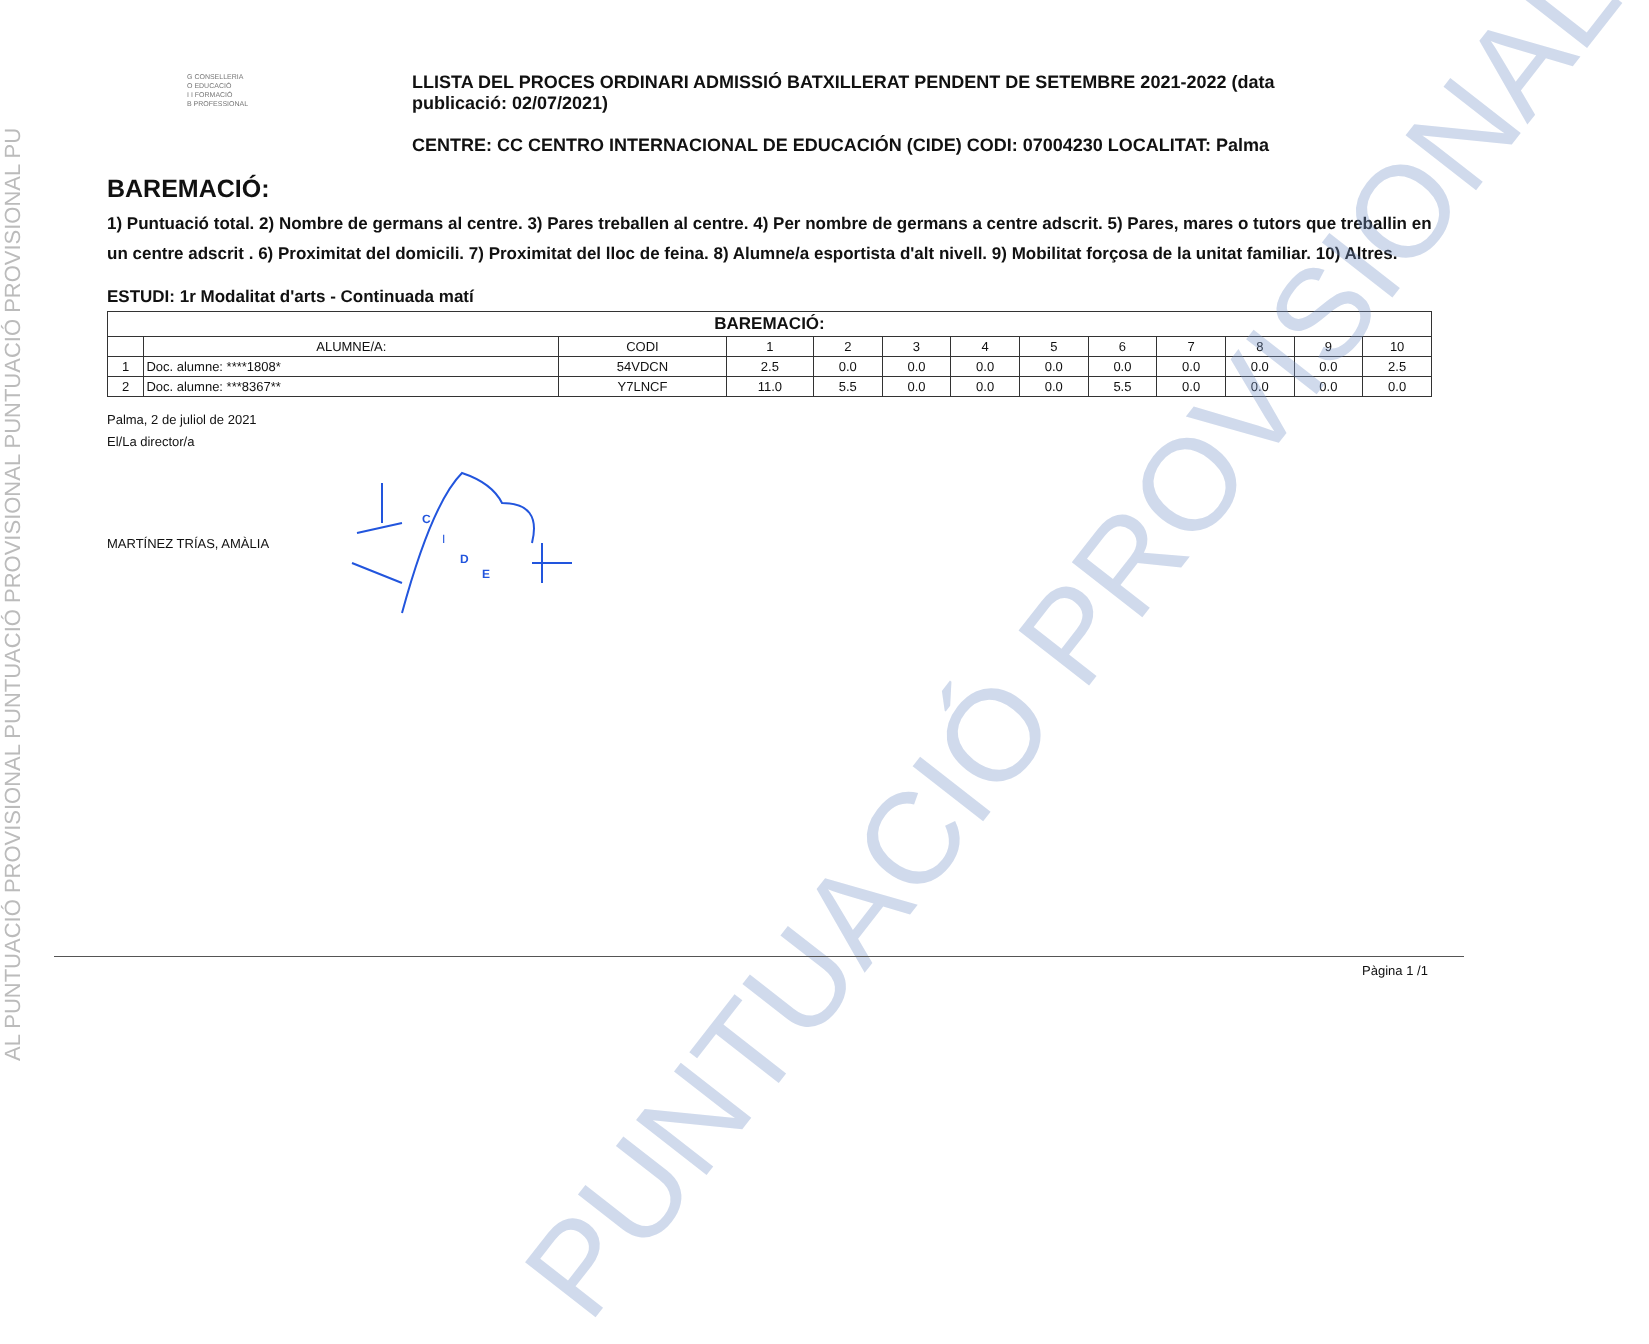AL PUNTUACIÓ PROVISIONAL PUNTUACIÓ PROVISIONAL PUNTUACIÓ PROVISIONAL PU
PUNTUACIÓ PROVISIONAL
G CONSELLERIA
O EDUCACIÓ
I I FORMACIÓ
B PROFESSIONAL
LLISTA DEL PROCES ORDINARI ADMISSIÓ BATXILLERAT PENDENT DE SETEMBRE 2021-2022 (data publicació: 02/07/2021)
CENTRE: CC CENTRO INTERNACIONAL DE EDUCACIÓN (CIDE) CODI: 07004230 LOCALITAT: Palma
BAREMACIÓ:
1) Puntuació total. 2) Nombre de germans al centre. 3) Pares treballen al centre. 4) Per nombre de germans a centre adscrit. 5) Pares, mares o tutors que treballin en un centre adscrit . 6) Proximitat del domicili. 7) Proximitat del lloc de feina. 8) Alumne/a esportista d'alt nivell. 9) Mobilitat forçosa de la unitat familiar. 10) Altres.
ESTUDI: 1r Modalitat d'arts - Continuada matí
| BAREMACIÓ: | | | | | | | | | | | | |
| --- | --- | --- | --- | --- | --- | --- | --- | --- | --- | --- | --- | --- |
| | ALUMNE/A: | CODI | 1 | 2 | 3 | 4 | 5 | 6 | 7 | 8 | 9 | 10 |
| 1 | Doc. alumne: ****1808* | 54VDCN | 2.5 | 0.0 | 0.0 | 0.0 | 0.0 | 0.0 | 0.0 | 0.0 | 0.0 | 2.5 |
| 2 | Doc. alumne: ***8367** | Y7LNCF | 11.0 | 5.5 | 0.0 | 0.0 | 0.0 | 5.5 | 0.0 | 0.0 | 0.0 | 0.0 |
Palma, 2 de juliol de 2021
El/La director/a
MARTÍNEZ TRÍAS, AMÀLIA
C
I
D
E
Pàgina 1 /1